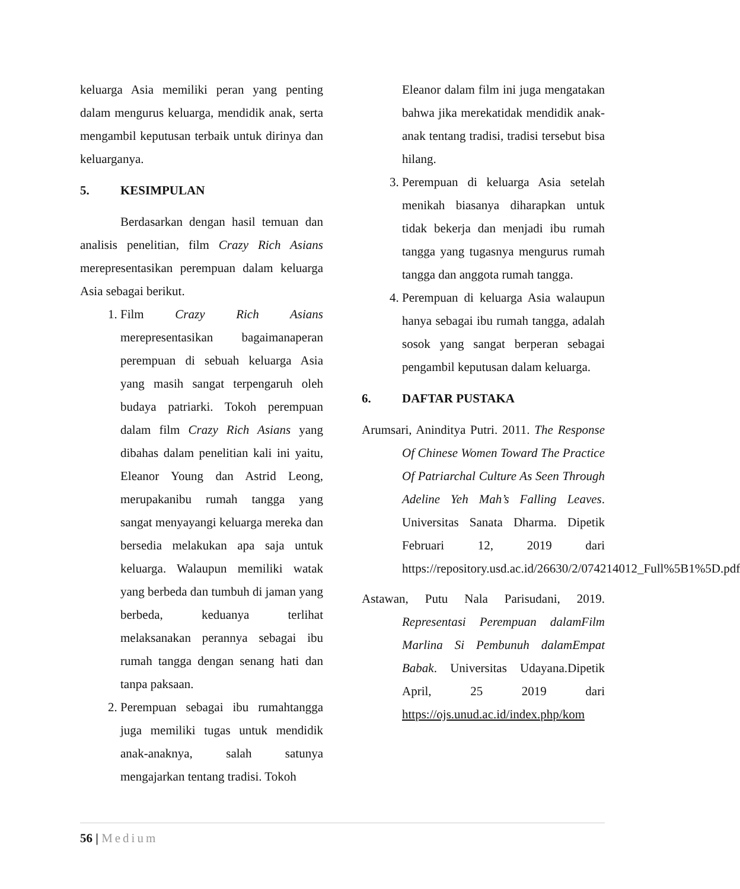keluarga Asia memiliki peran yang penting dalam mengurus keluarga, mendidik anak, serta mengambil keputusan terbaik untuk dirinya dan keluarganya.
5. KESIMPULAN
Berdasarkan dengan hasil temuan dan analisis penelitian, film Crazy Rich Asians merepresentasikan perempuan dalam keluarga Asia sebagai berikut.
1. Film Crazy Rich Asians merepresentasikan bagaimanaperan perempuan di sebuah keluarga Asia yang masih sangat terpengaruh oleh budaya patriarki. Tokoh perempuan dalam film Crazy Rich Asians yang dibahas dalam penelitian kali ini yaitu, Eleanor Young dan Astrid Leong, merupakanibu rumah tangga yang sangat menyayangi keluarga mereka dan bersedia melakukan apa saja untuk keluarga. Walaupun memiliki watak yang berbeda dan tumbuh di jaman yang berbeda, keduanya terlihat melaksanakan perannya sebagai ibu rumah tangga dengan senang hati dan tanpa paksaan.
2. Perempuan sebagai ibu rumahtangga juga memiliki tugas untuk mendidik anak-anaknya, salah satunya mengajarkan tentang tradisi. Tokoh
Eleanor dalam film ini juga mengatakan bahwa jika merekatidak mendidik anak-anak tentang tradisi, tradisi tersebut bisa hilang.
3. Perempuan di keluarga Asia setelah menikah biasanya diharapkan untuk tidak bekerja dan menjadi ibu rumah tangga yang tugasnya mengurus rumah tangga dan anggota rumah tangga.
4. Perempuan di keluarga Asia walaupun hanya sebagai ibu rumah tangga, adalah sosok yang sangat berperan sebagai pengambil keputusan dalam keluarga.
6. DAFTAR PUSTAKA
Arumsari, Aninditya Putri. 2011. The Response Of Chinese Women Toward The Practice Of Patriarchal Culture As Seen Through Adeline Yeh Mah’s Falling Leaves. Universitas Sanata Dharma. Dipetik Februari 12, 2019 dari https://repository.usd.ac.id/26630/2/074214012_Full%5B1%5D.pdf
Astawan, Putu Nala Parisudani, 2019. Representasi Perempuan dalamFilm Marlina Si Pembunuh dalamEmpat Babak. Universitas Udayana.Dipetik April, 25 2019 dari https://ojs.unud.ac.id/index.php/kom
56 | Medium